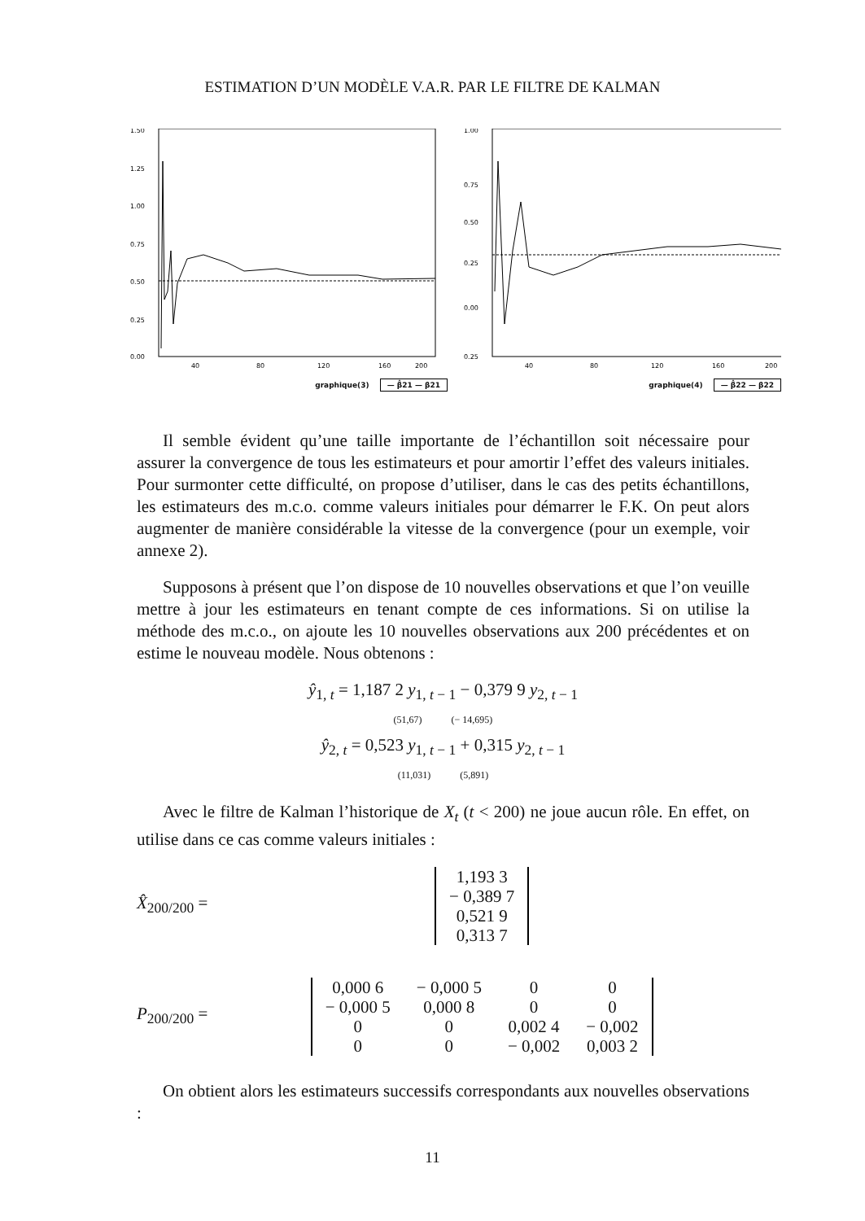ESTIMATION D’UN MODÈLE V.A.R. PAR LE FILTRE DE KALMAN
1.50
1.25
1.00
0.75
0.50
0.25
0.00
40
80
120
160
200
graphique(3) — β̂21 — β21
1.00
0.75
0.50
0.25
0.00
0.25
40
80
120
160
200
graphique(4) — β̂22 — β22
Il semble évident qu’une taille importante de l’échantillon soit nécessaire pour assurer la convergence de tous les estimateurs et pour amortir l’effet des valeurs initiales. Pour surmonter cette difficulté, on propose d’utiliser, dans le cas des petits échantillons, les estimateurs des m.c.o. comme valeurs initiales pour démarrer le F.K. On peut alors augmenter de manière considérable la vitesse de la convergence (pour un exemple, voir annexe 2).
Supposons à présent que l’on dispose de 10 nouvelles observations et que l’on veuille mettre à jour les estimateurs en tenant compte de ces informations. Si on utilise la méthode des m.c.o., on ajoute les 10 nouvelles observations aux 200 précédentes et on estime le nouveau modèle. Nous obtenons :
ŷ<sub>1, t</sub> = 1,187 2 y<sub>1, t − 1</sub> − 0,379 9 y<sub>2, t − 1</sub>
(51,67) (− 14,695)
ŷ<sub>2, t</sub> = 0,523 y<sub>1, t − 1</sub> + 0,315 y<sub>2, t − 1</sub>
(11,031) (5,891)
Avec le filtre de Kalman l’historique de X<sub>t</sub> (t < 200) ne joue aucun rôle. En effet, on utilise dans ce cas comme valeurs initiales :
X̂<sub>200/200</sub> =
| 1,193 3 |
| − 0,389 7 |
| 0,521 9 |
| 0,313 7 |
P<sub>200/200</sub> =
| 0,000 6 | − 0,000 5 | 0 | 0 |
| − 0,000 5 | 0,000 8 | 0 | 0 |
| 0 | 0 | 0,002 4 | − 0,002 |
| 0 | 0 | − 0,002 | 0,003 2 |
On obtient alors les estimateurs successifs correspondants aux nouvelles observations :
11